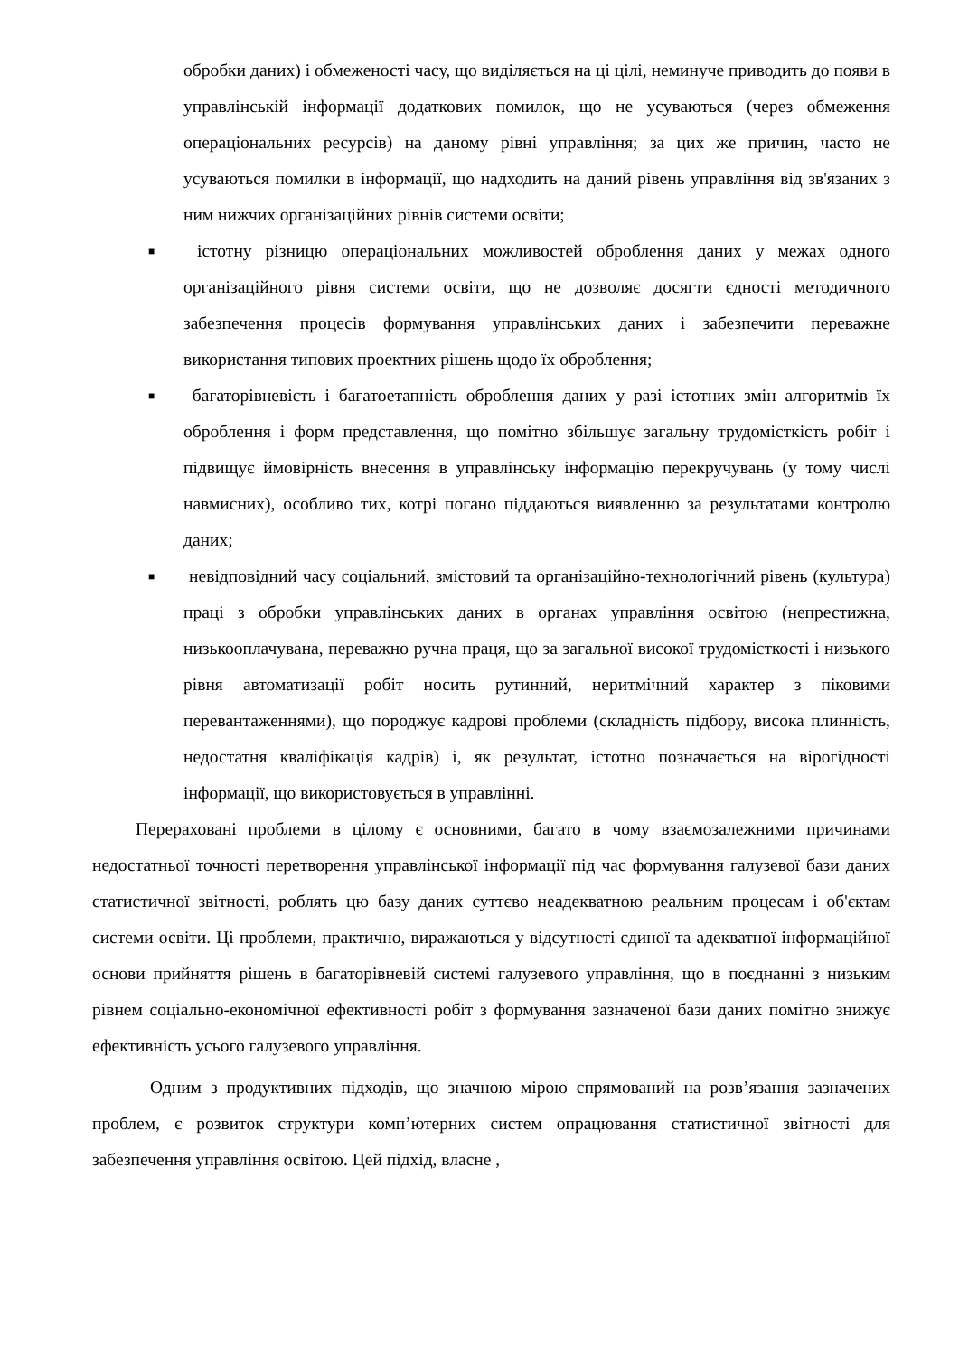обробки даних) і обмеженості часу, що виділяється на ці цілі, неминуче приводить до появи в управлінській інформації додаткових помилок, що не усуваються (через обмеження операціональних ресурсів) на даному рівні управління; за цих же причин, часто не усуваються помилки в інформації, що надходить на даний рівень управління від зв'язаних з ним нижчих організаційних рівнів системи освіти;
■
істотну різницю операціональних можливостей оброблення даних у межах одного організаційного рівня системи освіти, що не дозволяє досягти єдності методичного забезпечення процесів формування управлінських даних і забезпечити переважне використання типових проектних рішень щодо їх оброблення;
■
багаторівневість і багатоетапність оброблення даних у разі істотних змін алгоритмів їх оброблення і форм представлення, що помітно збільшує загальну трудомісткість робіт і підвищує ймовірність внесення в управлінську інформацію перекручувань (у тому числі навмисних), особливо тих, котрі погано піддаються виявленню за результатами контролю даних;
■
невідповідний часу соціальний, змістовий та організаційно-технологічний рівень (культура) праці з обробки управлінських даних в органах управління освітою (непрестижна, низькооплачувана, переважно ручна праця, що за загальної високої трудомісткості і низького рівня автоматизації робіт носить рутинний, неритмічний характер з піковими перевантаженнями), що породжує кадрові проблеми (складність підбору, висока плинність, недостатня кваліфікація кадрів) і, як результат, істотно позначається на вірогідності інформації, що використовується в управлінні.
Перераховані проблеми в цілому є основними, багато в чому взаємозалежними причинами недостатньої точності перетворення управлінської інформації під час формування галузевої бази даних статистичної звітності, роблять цю базу даних суттєво неадекватною реальним процесам і об'єктам системи освіти. Ці проблеми, практично, виражаються у відсутності єдиної та адекватної інформаційної основи прийняття рішень в багаторівневій системі галузевого управління, що в поєднанні з низьким рівнем соціально-економічної ефективності робіт з формування зазначеної бази даних помітно знижує ефективність усього галузевого управління.
Одним з продуктивних підходів, що значною мірою спрямований на розв’язання зазначених проблем, є розвиток структури комп’ютерних систем опрацювання статистичної звітності для забезпечення управління освітою. Цей підхід, власне ,